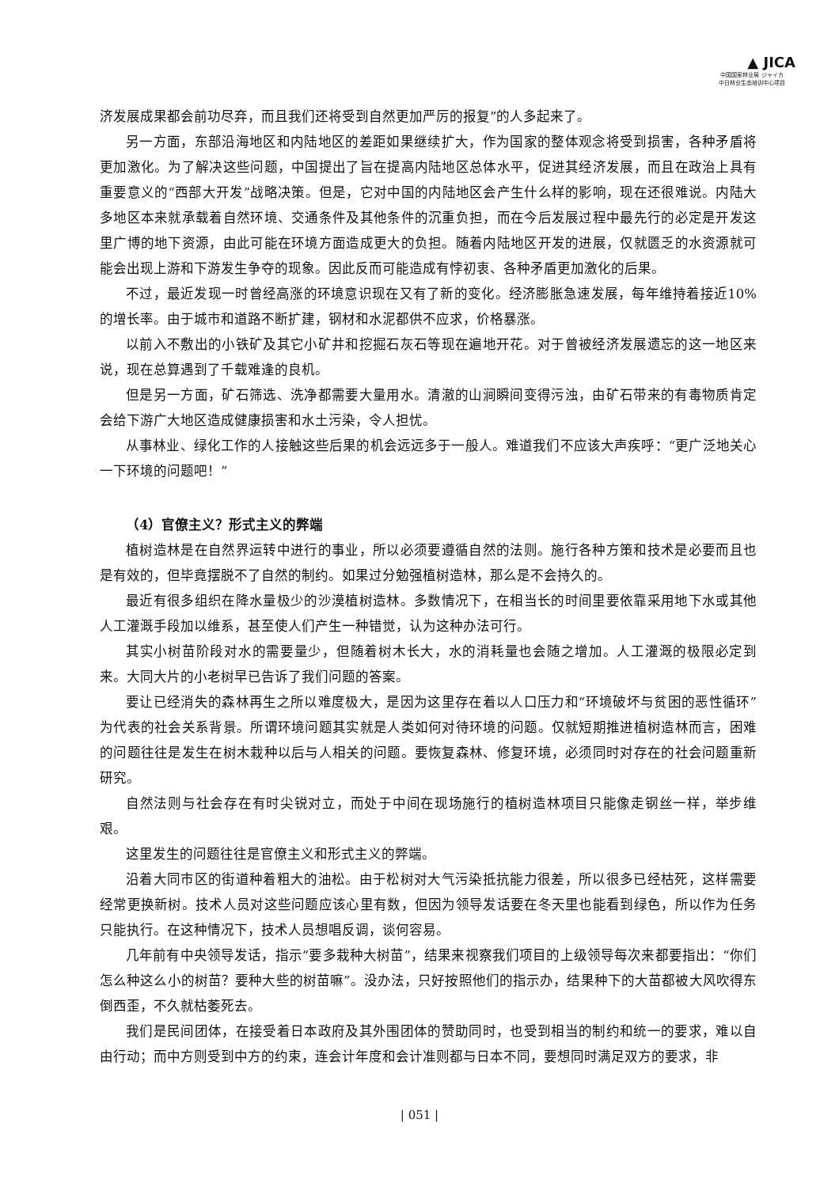▲ JICA
中国国家林业局 ジャイカ
中日林业生态培训中心项目
济发展成果都会前功尽弃，而且我们还将受到自然更加严厉的报复”的人多起来了。
另一方面，东部沿海地区和内陆地区的差距如果继续扩大，作为国家的整体观念将受到损害，各种矛盾将更加激化。为了解决这些问题，中国提出了旨在提高内陆地区总体水平，促进其经济发展，而且在政治上具有重要意义的“西部大开发”战略决策。但是，它对中国的内陆地区会产生什么样的影响，现在还很难说。内陆大多地区本来就承载着自然环境、交通条件及其他条件的沉重负担，而在今后发展过程中最先行的必定是开发这里广博的地下资源，由此可能在环境方面造成更大的负担。随着内陆地区开发的进展，仅就匮乏的水资源就可能会出现上游和下游发生争夺的现象。因此反而可能造成有悖初衷、各种矛盾更加激化的后果。
不过，最近发现一时曾经高涨的环境意识现在又有了新的变化。经济膨胀急速发展，每年维持着接近10%的增长率。由于城市和道路不断扩建，钢材和水泥都供不应求，价格暴涨。
以前入不敷出的小铁矿及其它小矿井和挖掘石灰石等现在遍地开花。对于曾被经济发展遗忘的这一地区来说，现在总算遇到了千载难逢的良机。
但是另一方面，矿石筛选、洗净都需要大量用水。清澈的山涧瞬间变得污浊，由矿石带来的有毒物质肯定会给下游广大地区造成健康损害和水土污染，令人担忧。
从事林业、绿化工作的人接触这些后果的机会远远多于一般人。难道我们不应该大声疾呼：“更广泛地关心一下环境的问题吧！”
（4）官僚主义？形式主义的弊端
植树造林是在自然界运转中进行的事业，所以必须要遵循自然的法则。施行各种方策和技术是必要而且也是有效的，但毕竟摆脱不了自然的制约。如果过分勉强植树造林，那么是不会持久的。
最近有很多组织在降水量极少的沙漠植树造林。多数情况下，在相当长的时间里要依靠采用地下水或其他人工灌溉手段加以维系，甚至使人们产生一种错觉，认为这种办法可行。
其实小树苗阶段对水的需要量少，但随着树木长大，水的消耗量也会随之增加。人工灌溉的极限必定到来。大同大片的小老树早已告诉了我们问题的答案。
要让已经消失的森林再生之所以难度极大，是因为这里存在着以人口压力和“环境破坏与贫困的恶性循环”为代表的社会关系背景。所谓环境问题其实就是人类如何对待环境的问题。仅就短期推进植树造林而言，困难的问题往往是发生在树木栽种以后与人相关的问题。要恢复森林、修复环境，必须同时对存在的社会问题重新研究。
自然法则与社会存在有时尖锐对立，而处于中间在现场施行的植树造林项目只能像走钢丝一样，举步维艰。
这里发生的问题往往是官僚主义和形式主义的弊端。
沿着大同市区的街道种着粗大的油松。由于松树对大气污染抵抗能力很差，所以很多已经枯死，这样需要经常更换新树。技术人员对这些问题应该心里有数，但因为领导发话要在冬天里也能看到绿色，所以作为任务只能执行。在这种情况下，技术人员想唱反调，谈何容易。
几年前有中央领导发话，指示“要多栽种大树苗”，结果来视察我们项目的上级领导每次来都要指出：“你们怎么种这么小的树苗？要种大些的树苗嘛”。没办法，只好按照他们的指示办，结果种下的大苗都被大风吹得东倒西歪，不久就枯萎死去。
我们是民间团体，在接受着日本政府及其外围团体的赞助同时，也受到相当的制约和统一的要求，难以自由行动；而中方则受到中方的约束，连会计年度和会计准则都与日本不同，要想同时满足双方的要求，非
| 051 |